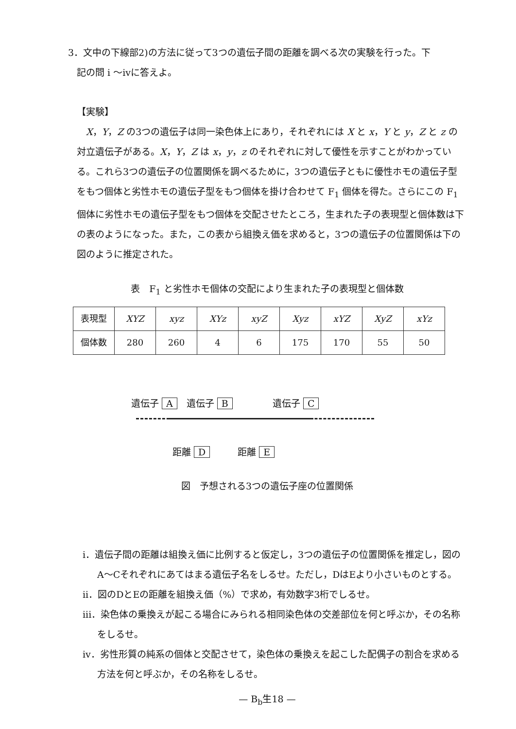3．文中の下線部2)の方法に従って3つの遺伝子間の距離を調べる次の実験を行った。下
記の問 i ～ivに答えよ。
【実験】
　X，Y，Z の3つの遺伝子は同一染色体上にあり，それぞれには X と x，Y と y，Z と z の対立遺伝子がある。X，Y，Z は x，y，z のそれぞれに対して優性を示すことがわかっている。これら3つの遺伝子の位置関係を調べるために，3つの遺伝子ともに優性ホモの遺伝子型をもつ個体と劣性ホモの遺伝子型をもつ個体を掛け合わせて F<sub>1</sub> 個体を得た。さらにこの F<sub>1</sub> 個体に劣性ホモの遺伝子型をもつ個体を交配させたところ，生まれた子の表現型と個体数は下の表のようになった。また，この表から組換え価を求めると，3つの遺伝子の位置関係は下の図のように推定された。
表　F<sub>1</sub> と劣性ホモ個体の交配により生まれた子の表現型と個体数
| 表現型 | XYZ | xyz | XYz | xyZ | Xyz | xYZ | XyZ | xYz |
| 個体数 | 280 | 260 | 4 | 6 | 175 | 170 | 55 | 50 |
遺伝子 A　遺伝子 B　　　　 遺伝子 C
距離 D　　　距離 E
図　予想される3つの遺伝子座の位置関係
i．遺伝子間の距離は組換え価に比例すると仮定し，3つの遺伝子の位置関係を推定し，図のA～Cそれぞれにあてはまる遺伝子名をしるせ。ただし，DはEより小さいものとする。
ii．図のDとEの距離を組換え価（%）で求め，有効数字3桁でしるせ。
iii．染色体の乗換えが起こる場合にみられる相同染色体の交差部位を何と呼ぶか，その名称をしるせ。
iv．劣性形質の純系の個体と交配させて，染色体の乗換えを起こした配偶子の割合を求める方法を何と呼ぶか，その名称をしるせ。
— B<sub>b</sub>生18 —